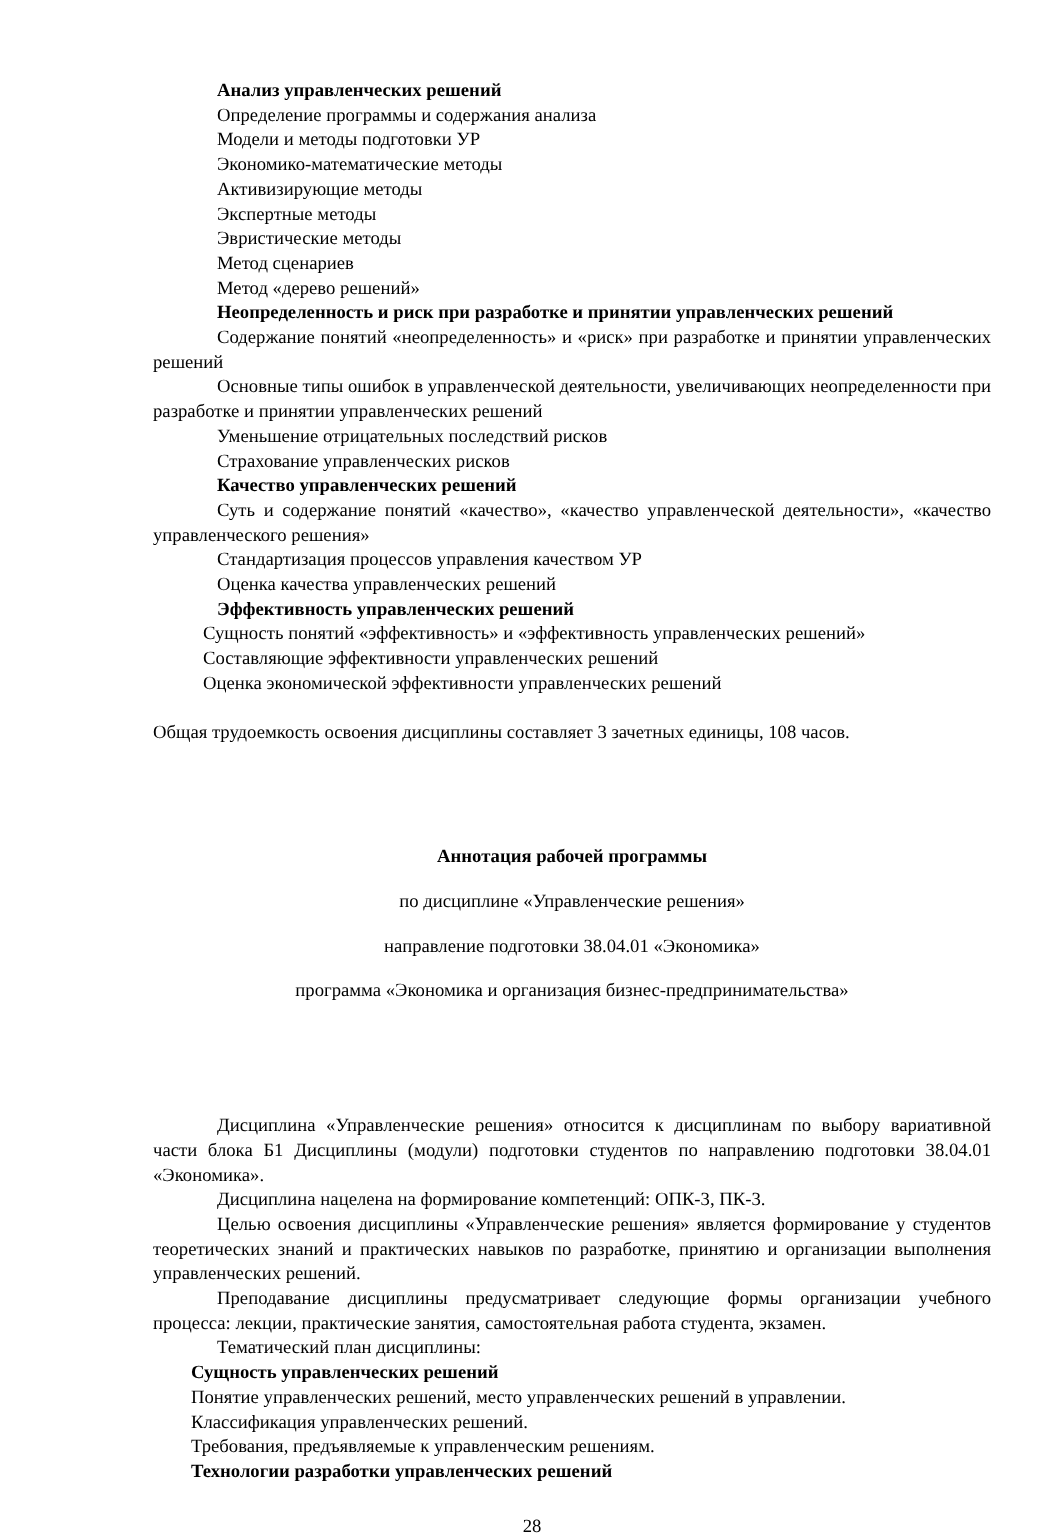Анализ управленческих решений
Определение программы и содержания анализа
Модели и методы подготовки УР
Экономико-математические методы
Активизирующие методы
Экспертные методы
Эвристические методы
Метод сценариев
Метод «дерево решений»
Неопределенность и риск при разработке и принятии управленческих решений
Содержание понятий «неопределенность» и «риск» при разработке и принятии управленческих решений
Основные типы ошибок в управленческой деятельности, увеличивающих неопределенности при разработке и принятии управленческих решений
Уменьшение отрицательных последствий рисков
Страхование управленческих рисков
Качество управленческих решений
Суть и содержание понятий «качество», «качество управленческой деятельности», «качество управленческого решения»
Стандартизация процессов управления качеством УР
Оценка качества управленческих решений
Эффективность управленческих решений
Сущность понятий «эффективность» и «эффективность управленческих решений»
Составляющие эффективности управленческих решений
Оценка экономической эффективности управленческих решений
Общая трудоемкость освоения дисциплины составляет 3 зачетных единицы, 108 часов.
Аннотация рабочей программы
по дисциплине «Управленческие решения»
направление подготовки 38.04.01 «Экономика»
программа «Экономика и организация бизнес-предпринимательства»
Дисциплина «Управленческие решения» относится к дисциплинам по выбору вариативной части блока Б1 Дисциплины (модули) подготовки студентов по направлению подготовки 38.04.01 «Экономика».
Дисциплина нацелена на формирование компетенций: ОПК-3, ПК-3.
Целью освоения дисциплины «Управленческие решения» является формирование у студентов теоретических знаний и практических навыков по разработке, принятию и организации выполнения управленческих решений.
Преподавание дисциплины предусматривает следующие формы организации учебного процесса: лекции, практические занятия, самостоятельная работа студента, экзамен.
Тематический план дисциплины:
Сущность управленческих решений
Понятие управленческих решений, место управленческих решений в управлении.
Классификация управленческих решений.
Требования, предъявляемые к управленческим решениям.
Технологии разработки управленческих решений
28